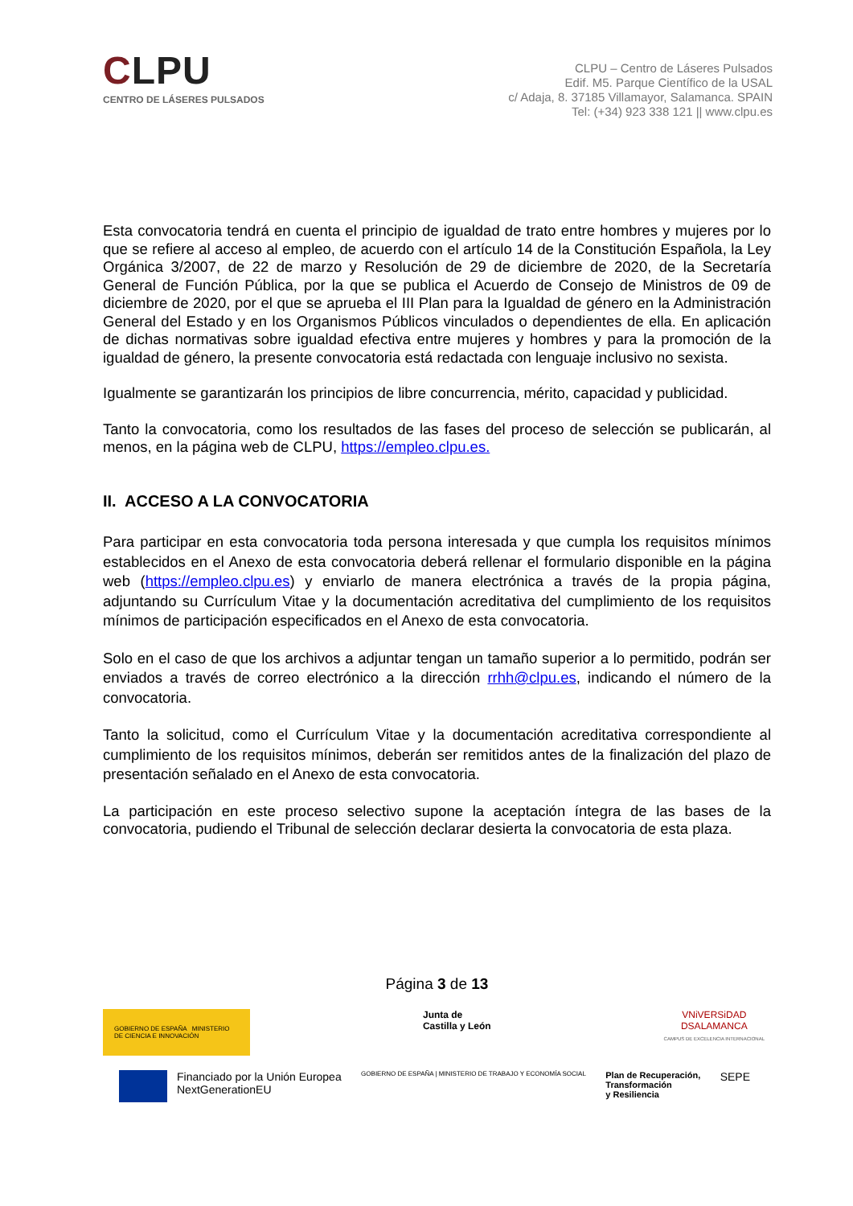CLPU
CENTRO DE LÁSERES PULSADOS
CLPU – Centro de Láseres Pulsados
Edif. M5. Parque Científico de la USAL
c/ Adaja, 8. 37185 Villamayor, Salamanca. SPAIN
Tel: (+34) 923 338 121 || www.clpu.es
Esta convocatoria tendrá en cuenta el principio de igualdad de trato entre hombres y mujeres por lo que se refiere al acceso al empleo, de acuerdo con el artículo 14 de la Constitución Española, la Ley Orgánica 3/2007, de 22 de marzo y Resolución de 29 de diciembre de 2020, de la Secretaría General de Función Pública, por la que se publica el Acuerdo de Consejo de Ministros de 09 de diciembre de 2020, por el que se aprueba el III Plan para la Igualdad de género en la Administración General del Estado y en los Organismos Públicos vinculados o dependientes de ella. En aplicación de dichas normativas sobre igualdad efectiva entre mujeres y hombres y para la promoción de la igualdad de género, la presente convocatoria está redactada con lenguaje inclusivo no sexista.
Igualmente se garantizarán los principios de libre concurrencia, mérito, capacidad y publicidad.
Tanto la convocatoria, como los resultados de las fases del proceso de selección se publicarán, al menos, en la página web de CLPU, https://empleo.clpu.es.
II. ACCESO A LA CONVOCATORIA
Para participar en esta convocatoria toda persona interesada y que cumpla los requisitos mínimos establecidos en el Anexo de esta convocatoria deberá rellenar el formulario disponible en la página web (https://empleo.clpu.es) y enviarlo de manera electrónica a través de la propia página, adjuntando su Currículum Vitae y la documentación acreditativa del cumplimiento de los requisitos mínimos de participación especificados en el Anexo de esta convocatoria.
Solo en el caso de que los archivos a adjuntar tengan un tamaño superior a lo permitido, podrán ser enviados a través de correo electrónico a la dirección rrhh@clpu.es, indicando el número de la convocatoria.
Tanto la solicitud, como el Currículum Vitae y la documentación acreditativa correspondiente al cumplimiento de los requisitos mínimos, deberán ser remitidos antes de la finalización del plazo de presentación señalado en el Anexo de esta convocatoria.
La participación en este proceso selectivo supone la aceptación íntegra de las bases de la convocatoria, pudiendo el Tribunal de selección declarar desierta la convocatoria de esta plaza.
Página 3 de 13
GOBIERNO DE ESPAÑA MINISTERIO DE CIENCIA E INNOVACIÓN
Junta de
Castilla y León
VNiVERSiDAD
DSALAMANCA
CAMPUS DE EXCELENCIA INTERNACIONAL
Financiado por la Unión Europea
NextGenerationEU
GOBIERNO DE ESPAÑA | MINISTERIO DE TRABAJO Y ECONOMÍA SOCIAL
Plan de Recuperación,
Transformación
y Resiliencia
SEPE